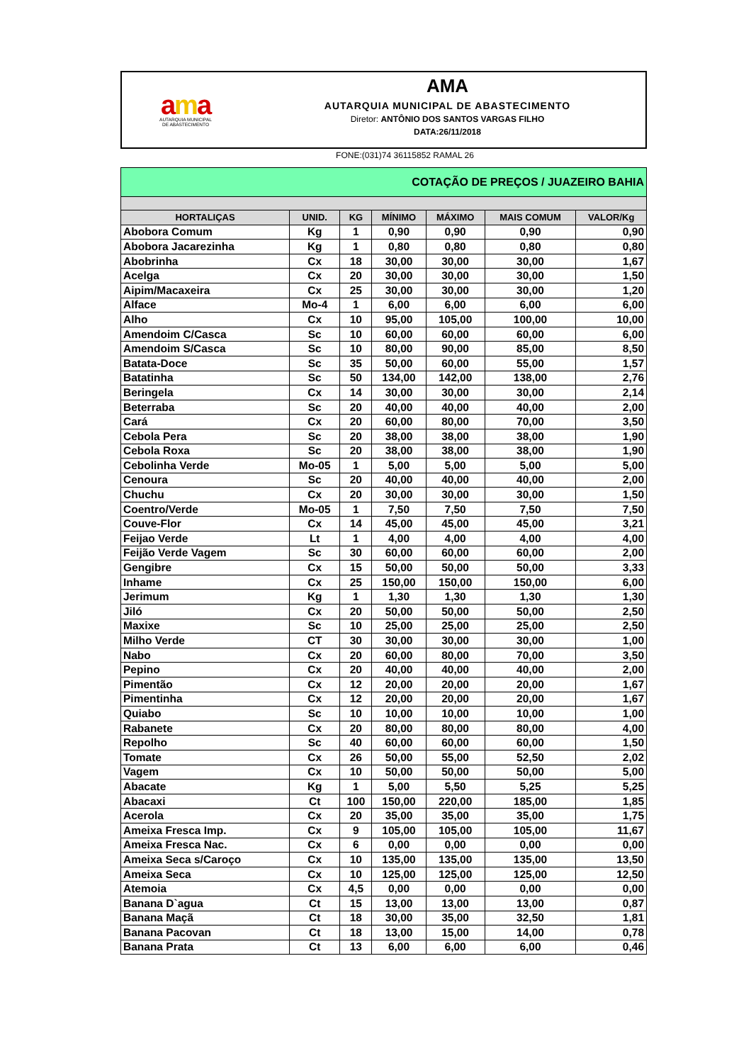ama
AUTARQUIA MUNICIPAL
DE ABASTECIMENTO
AMA
AUTARQUIA MUNICIPAL DE ABASTECIMENTO
Diretor: ANTÔNIO DOS SANTOS VARGAS FILHO
DATA:26/11/2018
FONE:(031)74 36115852 RAMAL 26
| COTAÇÃO DE PREÇOS / JUAZEIRO BAHIA | | | | | | |
| HORTALIÇAS | UNID. | KG | MÍNIMO | MÁXIMO | MAIS COMUM | VALOR/Kg |
| Abobora Comum | Kg | 1 | 0,90 | 0,90 | 0,90 | 0,90 |
| Abobora Jacarezinha | Kg | 1 | 0,80 | 0,80 | 0,80 | 0,80 |
| Abobrinha | Cx | 18 | 30,00 | 30,00 | 30,00 | 1,67 |
| Acelga | Cx | 20 | 30,00 | 30,00 | 30,00 | 1,50 |
| Aipim/Macaxeira | Cx | 25 | 30,00 | 30,00 | 30,00 | 1,20 |
| Alface | Mo-4 | 1 | 6,00 | 6,00 | 6,00 | 6,00 |
| Alho | Cx | 10 | 95,00 | 105,00 | 100,00 | 10,00 |
| Amendoim C/Casca | Sc | 10 | 60,00 | 60,00 | 60,00 | 6,00 |
| Amendoim S/Casca | Sc | 10 | 80,00 | 90,00 | 85,00 | 8,50 |
| Batata-Doce | Sc | 35 | 50,00 | 60,00 | 55,00 | 1,57 |
| Batatinha | Sc | 50 | 134,00 | 142,00 | 138,00 | 2,76 |
| Beringela | Cx | 14 | 30,00 | 30,00 | 30,00 | 2,14 |
| Beterraba | Sc | 20 | 40,00 | 40,00 | 40,00 | 2,00 |
| Cará | Cx | 20 | 60,00 | 80,00 | 70,00 | 3,50 |
| Cebola Pera | Sc | 20 | 38,00 | 38,00 | 38,00 | 1,90 |
| Cebola Roxa | Sc | 20 | 38,00 | 38,00 | 38,00 | 1,90 |
| Cebolinha Verde | Mo-05 | 1 | 5,00 | 5,00 | 5,00 | 5,00 |
| Cenoura | Sc | 20 | 40,00 | 40,00 | 40,00 | 2,00 |
| Chuchu | Cx | 20 | 30,00 | 30,00 | 30,00 | 1,50 |
| Coentro/Verde | Mo-05 | 1 | 7,50 | 7,50 | 7,50 | 7,50 |
| Couve-Flor | Cx | 14 | 45,00 | 45,00 | 45,00 | 3,21 |
| Feijao Verde | Lt | 1 | 4,00 | 4,00 | 4,00 | 4,00 |
| Feijão Verde Vagem | Sc | 30 | 60,00 | 60,00 | 60,00 | 2,00 |
| Gengibre | Cx | 15 | 50,00 | 50,00 | 50,00 | 3,33 |
| Inhame | Cx | 25 | 150,00 | 150,00 | 150,00 | 6,00 |
| Jerimum | Kg | 1 | 1,30 | 1,30 | 1,30 | 1,30 |
| Jiló | Cx | 20 | 50,00 | 50,00 | 50,00 | 2,50 |
| Maxixe | Sc | 10 | 25,00 | 25,00 | 25,00 | 2,50 |
| Milho Verde | CT | 30 | 30,00 | 30,00 | 30,00 | 1,00 |
| Nabo | Cx | 20 | 60,00 | 80,00 | 70,00 | 3,50 |
| Pepino | Cx | 20 | 40,00 | 40,00 | 40,00 | 2,00 |
| Pimentão | Cx | 12 | 20,00 | 20,00 | 20,00 | 1,67 |
| Pimentinha | Cx | 12 | 20,00 | 20,00 | 20,00 | 1,67 |
| Quiabo | Sc | 10 | 10,00 | 10,00 | 10,00 | 1,00 |
| Rabanete | Cx | 20 | 80,00 | 80,00 | 80,00 | 4,00 |
| Repolho | Sc | 40 | 60,00 | 60,00 | 60,00 | 1,50 |
| Tomate | Cx | 26 | 50,00 | 55,00 | 52,50 | 2,02 |
| Vagem | Cx | 10 | 50,00 | 50,00 | 50,00 | 5,00 |
| Abacate | Kg | 1 | 5,00 | 5,50 | 5,25 | 5,25 |
| Abacaxi | Ct | 100 | 150,00 | 220,00 | 185,00 | 1,85 |
| Acerola | Cx | 20 | 35,00 | 35,00 | 35,00 | 1,75 |
| Ameixa Fresca Imp. | Cx | 9 | 105,00 | 105,00 | 105,00 | 11,67 |
| Ameixa Fresca Nac. | Cx | 6 | 0,00 | 0,00 | 0,00 | 0,00 |
| Ameixa Seca s/Caroço | Cx | 10 | 135,00 | 135,00 | 135,00 | 13,50 |
| Ameixa Seca | Cx | 10 | 125,00 | 125,00 | 125,00 | 12,50 |
| Atemoia | Cx | 4,5 | 0,00 | 0,00 | 0,00 | 0,00 |
| Banana D`agua | Ct | 15 | 13,00 | 13,00 | 13,00 | 0,87 |
| Banana Maçã | Ct | 18 | 30,00 | 35,00 | 32,50 | 1,81 |
| Banana Pacovan | Ct | 18 | 13,00 | 15,00 | 14,00 | 0,78 |
| Banana Prata | Ct | 13 | 6,00 | 6,00 | 6,00 | 0,46 |